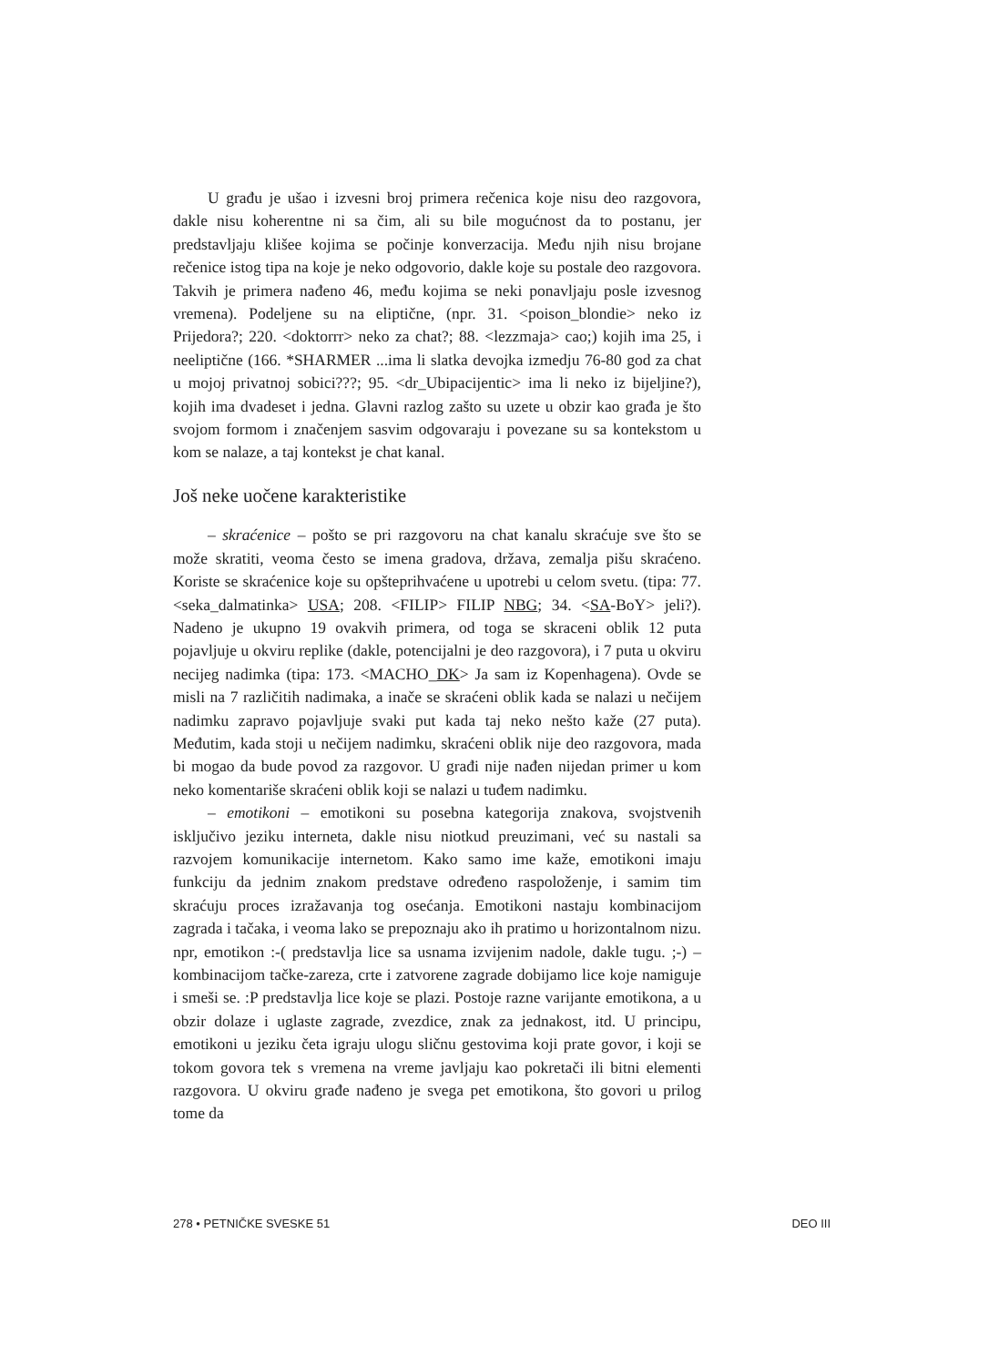U građu je ušao i izvesni broj primera rečenica koje nisu deo razgovora, dakle nisu koherentne ni sa čim, ali su bile mogućnost da to postanu, jer predstavljaju klišee kojima se počinje konverzacija. Među njih nisu brojane rečenice istog tipa na koje je neko odgovorio, dakle koje su postale deo razgovora. Takvih je primera nađeno 46, među kojima se neki ponavljaju posle izvesnog vremena). Podeljene su na eliptične, (npr. 31. <poison_blondie> neko iz Prijedora?; 220. <doktorrr> neko za chat?; 88. <lezzmaja> cao;) kojih ima 25, i neeliptične (166. *SHARMER ...ima li slatka devojka izmedju 76-80 god za chat u mojoj privatnoj sobici???; 95. <dr_Ubipacijentic> ima li neko iz bijeljine?), kojih ima dvadeset i jedna. Glavni razlog zašto su uzete u obzir kao građa je što svojom formom i značenjem sasvim odgovaraju i povezane su sa kontekstom u kom se nalaze, a taj kontekst je chat kanal.
Još neke uočene karakteristike
– skraćenice – pošto se pri razgovoru na chat kanalu skraćuje sve što se može skratiti, veoma često se imena gradova, država, zemalja pišu skraćeno. Koriste se skraćenice koje su opšteprihvaćene u upotrebi u celom svetu. (tipa: 77. <seka_dalmatinka> USA; 208. <FILIP> FILIP NBG; 34. <SA-BoY> jeli?). Nadeno je ukupno 19 ovakvih primera, od toga se skraceni oblik 12 puta pojavljuje u okviru replike (dakle, potencijalni je deo razgovora), i 7 puta u okviru necijeg nadimka (tipa: 173. <MACHO_DK> Ja sam iz Kopenhagena). Ovde se misli na 7 različitih nadimaka, a inače se skraćeni oblik kada se nalazi u nečijem nadimku zapravo pojavljuje svaki put kada taj neko nešto kaže (27 puta). Međutim, kada stoji u nečijem nadimku, skraćeni oblik nije deo razgovora, mada bi mogao da bude povod za razgovor. U građi nije nađen nijedan primer u kom neko komentariše skraćeni oblik koji se nalazi u tuđem nadimku.
– emotikoni – emotikoni su posebna kategorija znakova, svojstvenih isključivo jeziku interneta, dakle nisu niotkud preuzimani, već su nastali sa razvojem komunikacije internetom. Kako samo ime kaže, emotikoni imaju funkciju da jednim znakom predstave određeno raspoloženje, i samim tim skraćuju proces izražavanja tog osećanja. Emotikoni nastaju kombinacijom zagrada i tačaka, i veoma lako se prepoznaju ako ih pratimo u horizontalnom nizu. npr, emotikon :-( predstavlja lice sa usnama izvijenim nadole, dakle tugu. ;-) – kombinacijom tačke-zareza, crte i zatvorene zagrade dobijamo lice koje namiguje i smeši se. :P predstavlja lice koje se plazi. Postoje razne varijante emotikona, a u obzir dolaze i uglaste zagrade, zvezdice, znak za jednakost, itd. U principu, emotikoni u jeziku četa igraju ulogu sličnu gestovima koji prate govor, i koji se tokom govora tek s vremena na vreme javljaju kao pokretači ili bitni elementi razgovora. U okviru građe nađeno je svega pet emotikona, što govori u prilog tome da
278 • PETNIČKE SVESKE 51 DEO III